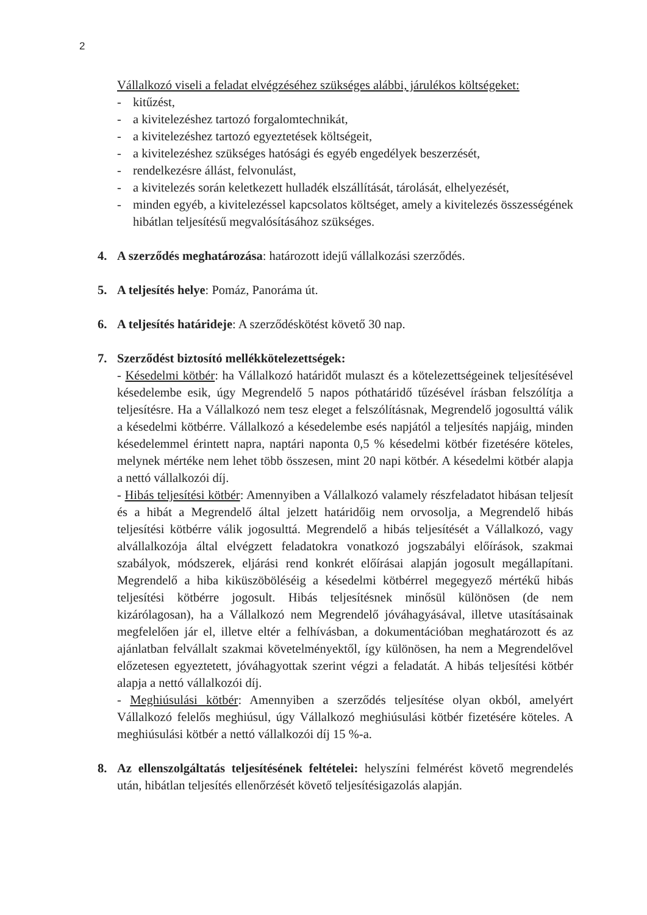2
Vállalkozó viseli a feladat elvégzéséhez szükséges alábbi, járulékos költségeket:
- kitűzést,
- a kivitelezéshez tartozó forgalomtechnikát,
- a kivitelezéshez tartozó egyeztetések költségeit,
- a kivitelezéshez szükséges hatósági és egyéb engedélyek beszerzését,
- rendelkezésre állást, felvonulást,
- a kivitelezés során keletkezett hulladék elszállítását, tárolását, elhelyezését,
- minden egyéb, a kivitelezéssel kapcsolatos költséget, amely a kivitelezés összességének hibátlan teljesítésű megvalósításához szükséges.
4. A szerződés meghatározása: határozott idejű vállalkozási szerződés.
5. A teljesítés helye: Pomáz, Panoráma út.
6. A teljesítés határideje: A szerződéskötést követő 30 nap.
7. Szerződést biztosító mellékkötelezettségek:
- Késedelmi kötbér: ha Vállalkozó határidőt mulaszt és a kötelezettségeinek teljesítésével késedelembe esik, úgy Megrendelő 5 napos póthatáridő tűzésével írásban felszólítja a teljesítésre. Ha a Vállalkozó nem tesz eleget a felszólításnak, Megrendelő jogosulttá válik a késedelmi kötbérre. Vállalkozó a késedelembe esés napjától a teljesítés napjáig, minden késedelemmel érintett napra, naptári naponta 0,5 % késedelmi kötbér fizetésére köteles, melynek mértéke nem lehet több összesen, mint 20 napi kötbér. A késedelmi kötbér alapja a nettó vállalkozói díj.
- Hibás teljesítési kötbér: Amennyiben a Vállalkozó valamely részfeladatot hibásan teljesít és a hibát a Megrendelő által jelzett határidőig nem orvosolja, a Megrendelő hibás teljesítési kötbérre válik jogosulttá. Megrendelő a hibás teljesítését a Vállalkozó, vagy alvállalkozója által elvégzett feladatokra vonatkozó jogszabályi előírások, szakmai szabályok, módszerek, eljárási rend konkrét előírásai alapján jogosult megállapítani. Megrendelő a hiba kiküszöböléséig a késedelmi kötbérrel megegyező mértékű hibás teljesítési kötbérre jogosult. Hibás teljesítésnek minősül különösen (de nem kizárólagosan), ha a Vállalkozó nem Megrendelő jóváhagyásával, illetve utasításainak megfelelően jár el, illetve eltér a felhívásban, a dokumentációban meghatározott és az ajánlatban felvállalt szakmai követelményektől, így különösen, ha nem a Megrendelővel előzetesen egyeztetett, jóváhagyottak szerint végzi a feladatát. A hibás teljesítési kötbér alapja a nettó vállalkozói díj.
- Meghiúsulási kötbér: Amennyiben a szerződés teljesítése olyan okból, amelyért Vállalkozó felelős meghiúsul, úgy Vállalkozó meghiúsulási kötbér fizetésére köteles. A meghiúsulási kötbér a nettó vállalkozói díj 15 %-a.
8. Az ellenszolgáltatás teljesítésének feltételei: helyszíni felmérést követő megrendelés után, hibátlan teljesítés ellenőrzését követő teljesítésigazolás alapján.